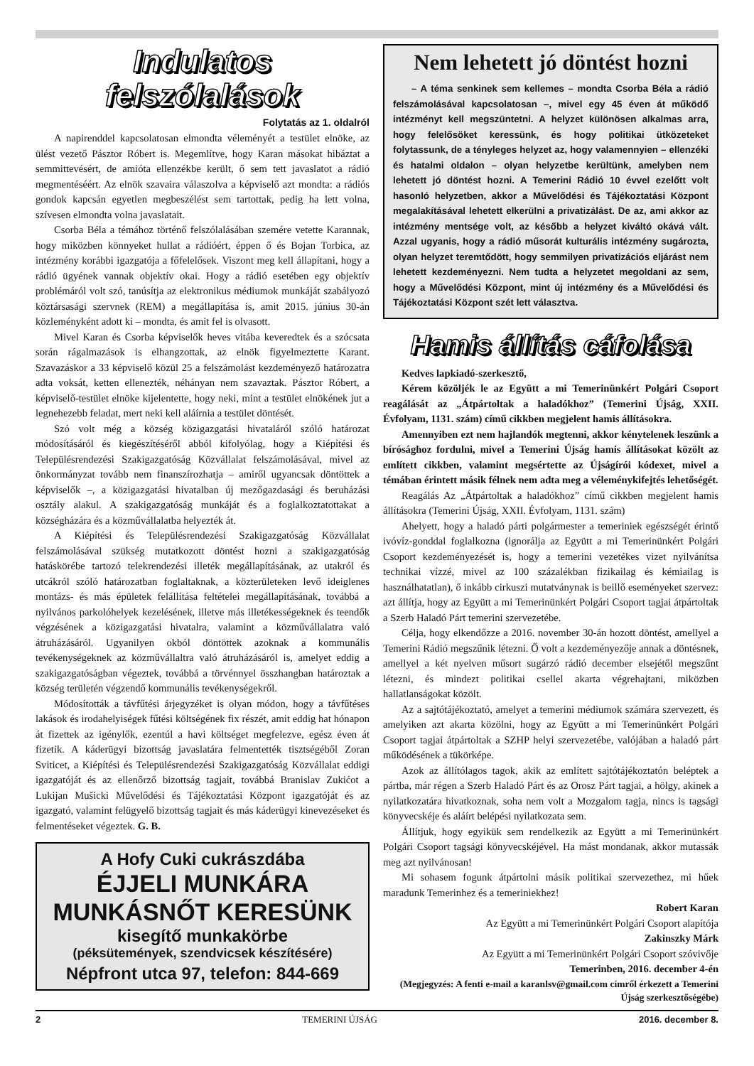Indulatos
felszólalások
Folytatás az 1. oldalról
A napirenddel kapcsolatosan elmondta véleményét a testület elnöke, az ülést vezető Pásztor Róbert is. Megemlítve, hogy Karan másokat hibáztat a semmittevésért, de amióta ellenzékbe került, ő sem tett javaslatot a rádió megmentéséért. Az elnök szavaira válaszolva a képviselő azt mondta: a rádiós gondok kapcsán egyetlen megbeszélést sem tartottak, pedig ha lett volna, szívesen elmondta volna javaslatait.
Csorba Béla a témához történő felszólalásában szemére vetette Karannak, hogy miközben könnyeket hullat a rádióért, éppen ő és Bojan Torbica, az intézmény korábbi igazgatója a főfelelősek. Viszont meg kell állapítani, hogy a rádió ügyének vannak objektív okai. Hogy a rádió esetében egy objektív problémáról volt szó, tanúsítja az elektronikus médiumok munkáját szabályozó köztársasági szervnek (REM) a megállapítása is, amit 2015. június 30-án közleményként adott ki – mondta, és amit fel is olvasott.
Mivel Karan és Csorba képviselők heves vitába keveredtek és a szócsata során rágalmazások is elhangzottak, az elnök figyelmeztette Karant. Szavazáskor a 33 képviselő közül 25 a felszámolást kezdeményező határozatra adta voksát, ketten ellenezték, néhányan nem szavaztak. Pásztor Róbert, a képviselő-testület elnöke kijelentette, hogy neki, mint a testület elnökének jut a legnehezebb feladat, mert neki kell aláírnia a testület döntését.
Szó volt még a község közigazgatási hivataláról szóló határozat módosításáról és kiegészítéséről abból kifolyólag, hogy a Kiépítési és Településrendezési Szakigazgatóság Közvállalat felszámolásával, mivel az önkormányzat tovább nem finanszírozhatja – amiről ugyancsak döntöttek a képviselők –, a közigazgatási hivatalban új mezőgazdasági és beruházási osztály alakul. A szakigazgatóság munkáját és a foglalkoztatottakat a községházára és a közművállalatba helyezték át.
A Kiépítési és Településrendezési Szakigazgatóság Közvállalat felszámolásával szükség mutatkozott döntést hozni a szakigazgatóság hatáskörébe tartozó telekrendezési illeték megállapításának, az utakról és utcákról szóló határozatban foglaltaknak, a közterületeken levő ideiglenes montázs- és más épületek felállítása feltételei megállapításának, továbbá a nyilvános parkolóhelyek kezelésének, illetve más illetékességeknek és teendők végzésének a közigazgatási hivatalra, valamint a közművállalatra való átruházásáról. Ugyanilyen okból döntöttek azoknak a kommunális tevékenységeknek az közművállaltra való átruházásáról is, amelyet eddig a szakigazgatóságban végeztek, továbbá a törvénnyel összhangban határoztak a község területén végzendő kommunális tevékenységekről.
Módosították a távfűtési árjegyzéket is olyan módon, hogy a távfűtéses lakások és irodahelyiségek fűtési költségének fix részét, amit eddig hat hónapon át fizettek az igénylők, ezentúl a havi költséget megfelezve, egész éven át fizetik. A káderügyi bizottság javaslatára felmentették tisztségéből Zoran Sviticet, a Kiépítési és Településrendezési Szakigazgatóság Közvállalat eddigi igazgatóját és az ellenőrző bizottság tagjait, továbbá Branislav Zukićot a Lukijan Mušicki Művelődési és Tájékoztatási Központ igazgatóját és az igazgató, valamint felügyelő bizottság tagjait és más káderügyi kinevezéseket és felmentéseket végeztek. G. B.
A Hofy Cuki cukrászdába
ÉJJELI MUNKÁRA
MUNKÁSNŐT KERESÜNK
kisegítő munkakörbe
(péksütemények, szendvicsek készítésére)
Népfront utca 97, telefon: 844-669
Nem lehetett jó döntést hozni
– A téma senkinek sem kellemes – mondta Csorba Béla a rádió felszámolásával kapcsolatosan –, mivel egy 45 éven át működő intézményt kell megszüntetni. A helyzet különösen alkalmas arra, hogy felelősöket keressünk, és hogy politikai ütközeteket folytassunk, de a tényleges helyzet az, hogy valamennyien – ellenzéki és hatalmi oldalon – olyan helyzetbe kerültünk, amelyben nem lehetett jó döntést hozni. A Temerini Rádió 10 évvel ezelőtt volt hasonló helyzetben, akkor a Művelődési és Tájékoztatási Központ megalakításával lehetett elkerülni a privatizálást. De az, ami akkor az intézmény mentsége volt, az később a helyzet kiváltó okává vált. Azzal ugyanis, hogy a rádió műsorát kulturális intézmény sugározta, olyan helyzet teremtődött, hogy semmilyen privatizációs eljárást nem lehetett kezdeményezni. Nem tudta a helyzetet megoldani az sem, hogy a Művelődési Központ, mint új intézmény és a Művelődési és Tájékoztatási Központ szét lett választva.
Hamis állítás cáfolása
Kedves lapkiadó-szerkesztő,
Kérem közöljék le az Együtt a mi Temerinünkért Polgári Csoport reagálását az „Átpártoltak a haladókhoz” (Temerini Újság, XXII. Évfolyam, 1131. szám) című cikkben megjelent hamis állításokra.
Amennyiben ezt nem hajlandók megtenni, akkor kénytelenek leszünk a bírósághoz fordulni, mivel a Temerini Újság hamis állításokat közölt az említett cikkben, valamint megsértette az Újságírói kódexet, mivel a témában érintett másik félnek nem adta meg a véleménykifejtés lehetőségét.
Reagálás Az „Átpártoltak a haladókhoz” című cikkben megjelent hamis állításokra (Temerini Újság, XXII. Évfolyam, 1131. szám)
Ahelyett, hogy a haladó párti polgármester a temeriniek egészségét érintő ivóvíz-gonddal foglalkozna (ignorálja az Együtt a mi Temerinünkért Polgári Csoport kezdeményezését is, hogy a temerini vezetékes vizet nyilvánítsa technikai vízzé, mivel az 100 százalékban fizikailag és kémiailag is használhatatlan), ő inkább cirkuszi mutatványnak is beillő eseményeket szervez: azt állítja, hogy az Együtt a mi Temerinünkért Polgári Csoport tagjai átpártoltak a Szerb Haladó Párt temerini szervezetébe.
Célja, hogy elkendőzze a 2016. november 30-án hozott döntést, amellyel a Temerini Rádió megszűnik létezni. Ő volt a kezdeményezője annak a döntésnek, amellyel a két nyelven műsort sugárzó rádió december elsejétől megszűnt létezni, és mindezt politikai csellel akarta végrehajtani, miközben hallatlanságokat közölt.
Az a sajtótájékoztató, amelyet a temerini médiumok számára szervezett, és amelyiken azt akarta közölni, hogy az Együtt a mi Temerinünkért Polgári Csoport tagjai átpártoltak a SZHP helyi szervezetébe, valójában a haladó párt működésének a tükörképe.
Azok az állítólagos tagok, akik az említett sajtótájékoztatón beléptek a pártba, már régen a Szerb Haladó Párt és az Orosz Párt tagjai, a hölgy, akinek a nyilatkozatára hivatkoznak, soha nem volt a Mozgalom tagja, nincs is tagsági könyvecskéje és aláírt belépési nyilatkozata sem.
Állítjuk, hogy egyikük sem rendelkezik az Együtt a mi Temerinünkért Polgári Csoport tagsági könyvecskéjével. Ha mást mondanak, akkor mutassák meg azt nyilvánosan!
Mi sohasem fogunk átpártolni másik politikai szervezethez, mi hűek maradunk Temerinhez és a temeriniekhez!
Robert Karan
Az Együtt a mi Temerinünkért Polgári Csoport alapítója
Zakinszky Márk
Az Együtt a mi Temerinünkért Polgári Csoport szóvivője
Temerinben, 2016. december 4-én
(Megjegyzés: A fenti e-mail a karanlsv@gmail.com címről érkezett a Temerini Újság szerkesztőségébe)
2 TEMERINI ÚJSÁG 2016. december 8.